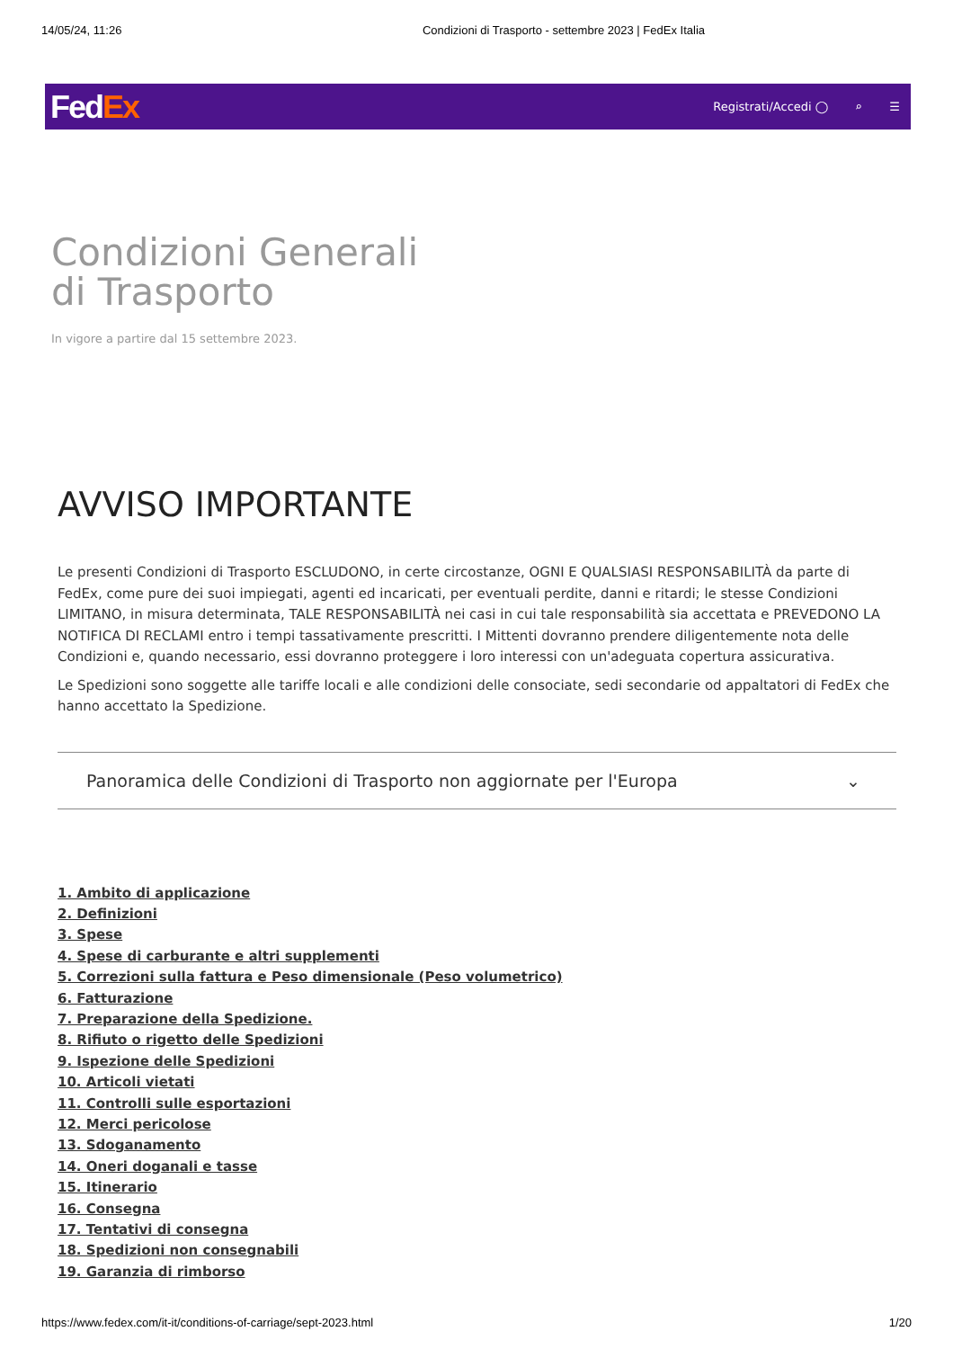14/05/24, 11:26 Condizioni di Trasporto - settembre 2023 | FedEx Italia
FedEx Registrati/Accedi ◯ ⌕ ☰
Condizioni Generali
di Trasporto
In vigore a partire dal 15 settembre 2023.
AVVISO IMPORTANTE
Le presenti Condizioni di Trasporto ESCLUDONO, in certe circostanze, OGNI E QUALSIASI RESPONSABILITÀ da parte di FedEx, come pure dei suoi impiegati, agenti ed incaricati, per eventuali perdite, danni e ritardi; le stesse Condizioni LIMITANO, in misura determinata, TALE RESPONSABILITÀ nei casi in cui tale responsabilità sia accettata e PREVEDONO LA NOTIFICA DI RECLAMI entro i tempi tassativamente prescritti. I Mittenti dovranno prendere diligentemente nota delle Condizioni e, quando necessario, essi dovranno proteggere i loro interessi con un'adeguata copertura assicurativa.
Le Spedizioni sono soggette alle tariffe locali e alle condizioni delle consociate, sedi secondarie od appaltatori di FedEx che hanno accettato la Spedizione.
Panoramica delle Condizioni di Trasporto non aggiornate per l'Europa ⌄
1. Ambito di applicazione
2. Definizioni
3. Spese
4. Spese di carburante e altri supplementi
5. Correzioni sulla fattura e Peso dimensionale (Peso volumetrico)
6. Fatturazione
7. Preparazione della Spedizione.
8. Rifiuto o rigetto delle Spedizioni
9. Ispezione delle Spedizioni
10. Articoli vietati
11. Controlli sulle esportazioni
12. Merci pericolose
13. Sdoganamento
14. Oneri doganali e tasse
15. Itinerario
16. Consegna
17. Tentativi di consegna
18. Spedizioni non consegnabili
19. Garanzia di rimborso
https://www.fedex.com/it-it/conditions-of-carriage/sept-2023.html 1/20